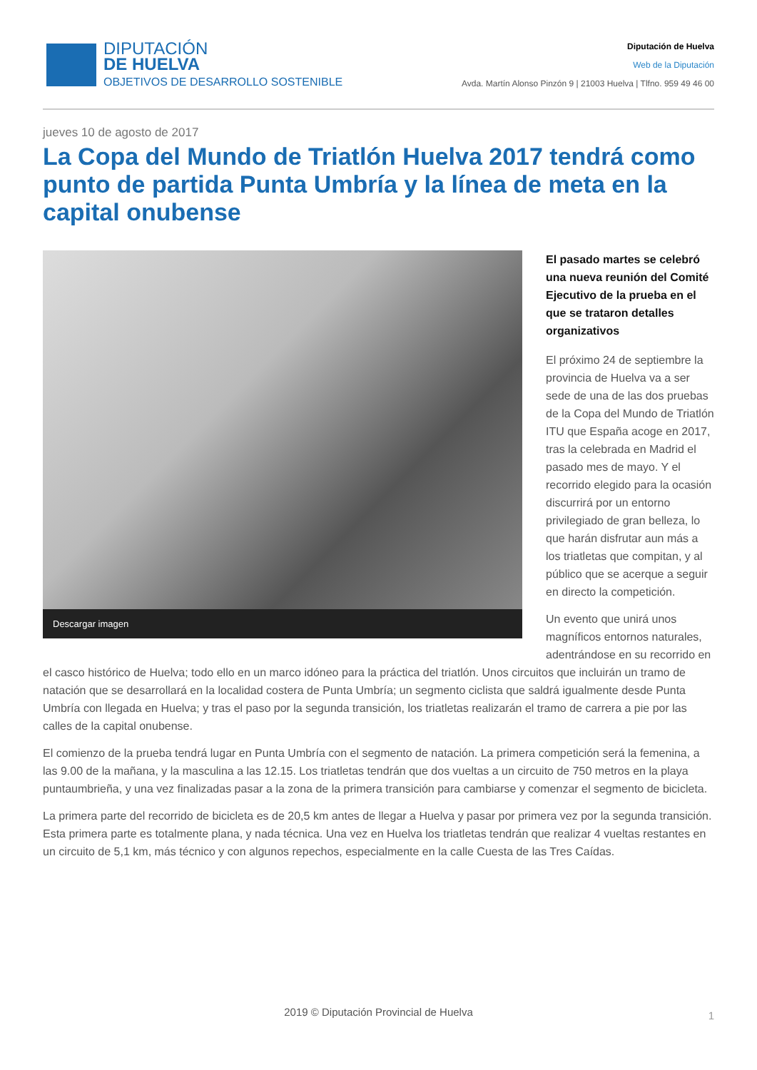DIPUTACIÓN
DE HUELVA
OBJETIVOS DE DESARROLLO SOSTENIBLE
Diputación de Huelva
Web de la Diputación
Avda. Martín Alonso Pinzón 9 | 21003 Huelva | Tlfno. 959 49 46 00
jueves 10 de agosto de 2017
La Copa del Mundo de Triatlón Huelva 2017 tendrá como punto de partida Punta Umbría y la línea de meta en la capital onubense
Descargar imagen
El pasado martes se celebró una nueva reunión del Comité Ejecutivo de la prueba en el que se trataron detalles organizativos
El próximo 24 de septiembre la provincia de Huelva va a ser sede de una de las dos pruebas de la Copa del Mundo de Triatlón ITU que España acoge en 2017, tras la celebrada en Madrid el pasado mes de mayo. Y el recorrido elegido para la ocasión discurrirá por un entorno privilegiado de gran belleza, lo que harán disfrutar aun más a los triatletas que compitan, y al público que se acerque a seguir en directo la competición.
Un evento que unirá unos magníficos entornos naturales, adentrándose en su recorrido en el casco histórico de Huelva; todo ello en un marco idóneo para la práctica del triatlón. Unos circuitos que incluirán un tramo de natación que se desarrollará en la localidad costera de Punta Umbría; un segmento ciclista que saldrá igualmente desde Punta Umbría con llegada en Huelva; y tras el paso por la segunda transición, los triatletas realizarán el tramo de carrera a pie por las calles de la capital onubense.
El comienzo de la prueba tendrá lugar en Punta Umbría con el segmento de natación. La primera competición será la femenina, a las 9.00 de la mañana, y la masculina a las 12.15. Los triatletas tendrán que dos vueltas a un circuito de 750 metros en la playa puntaumbrieña, y una vez finalizadas pasar a la zona de la primera transición para cambiarse y comenzar el segmento de bicicleta.
La primera parte del recorrido de bicicleta es de 20,5 km antes de llegar a Huelva y pasar por primera vez por la segunda transición. Esta primera parte es totalmente plana, y nada técnica. Una vez en Huelva los triatletas tendrán que realizar 4 vueltas restantes en un circuito de 5,1 km, más técnico y con algunos repechos, especialmente en la calle Cuesta de las Tres Caídas.
2019 © Diputación Provincial de Huelva
1